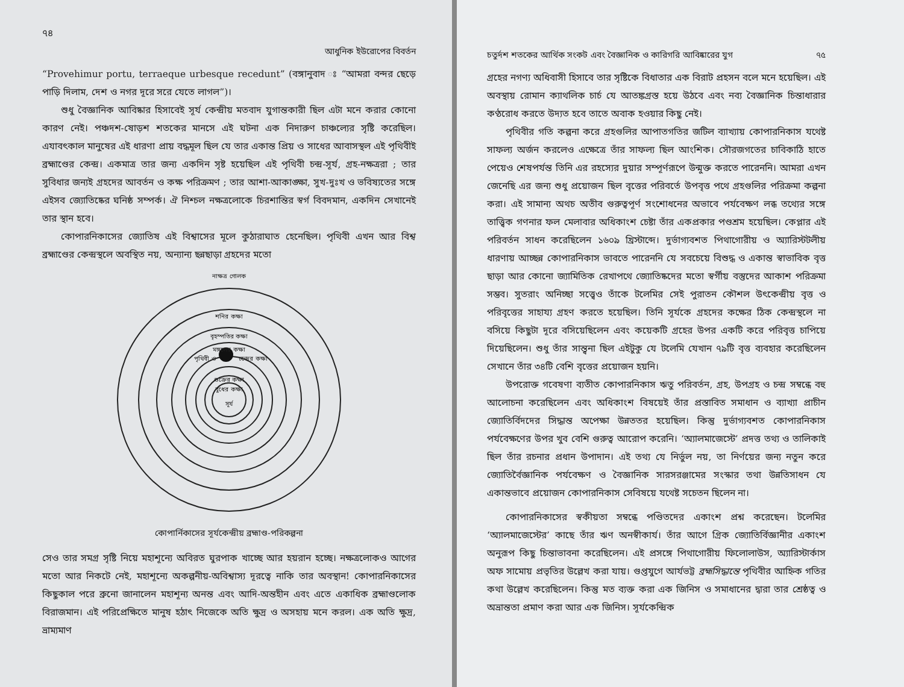৭৪
আধুনিক ইউরোপের বিবর্তন
“Provehimur portu, terraeque urbesque recedunt” (বঙ্গানুবাদ ঃ “আমরা বন্দর ছেড়ে পাড়ি দিলাম, দেশ ও নগর দূরে সরে যেতে লাগল”)।
শুধু বৈজ্ঞানিক আবিষ্কার হিসাবেই সূর্য কেন্দ্রীয় মতবাদ যুগান্তকারী ছিল এটা মনে করার কোনো কারণ নেই। পঞ্চদশ-ষোড়শ শতকের মানসে এই ঘটনা এক নিদারুণ চাঞ্চল্যের সৃষ্টি করেছিল। এযাবৎকাল মানুষের এই ধারণা প্রায় বদ্ধমূল ছিল যে তার একান্ত প্রিয় ও সাধের আবাসস্থল এই পৃথিবীই ব্রহ্মাণ্ডের কেন্দ্র। একমাত্র তার জন্য একদিন সৃষ্ট হয়েছিল এই পৃথিবী চন্দ্র-সূর্য, গ্রহ-নক্ষত্ররা ; তার সুবিধার জন্যই গ্রহদের আবর্তন ও কক্ষ পরিক্রমণ ; তার আশা-আকাঙ্ক্ষা, সুখ-দুঃখ ও ভবিষ্যতের সঙ্গে এইসব জ্যোতিষ্কের ঘনিষ্ঠ সম্পর্ক। ঐ নিশ্চল নক্ষত্রলোকে চিরশান্তির স্বর্গ বিবদমান, একদিন সেখানেই তার স্থান হবে।
কোপারনিকাসের জ্যোতিষ এই বিশ্বাসের মূলে কুঠারাঘাত হেনেছিল। পৃথিবী এখন আর বিশ্ব ব্রহ্মাণ্ডের কেন্দ্রস্থলে অবস্থিত নয়, অন্যান্য ছন্নছাড়া গ্রহদের মতো
নাক্ষত্র গোলক
শনির কক্ষা
বৃহস্পতির কক্ষা
মঙ্গলের কক্ষা
পৃথিবী ও
চন্দ্রের কক্ষা
শুক্রের কক্ষা
বুধের কক্ষা
সূর্য
কোপার্নিকাসের সূর্যকেন্দ্রীয় ব্রহ্মাণ্ড-পরিকল্পনা
সেও তার সমগ্র সৃষ্টি নিয়ে মহাশূন্যে অবিরত ঘুরপাক খাচ্ছে আর হয়রান হচ্ছে। নক্ষত্রলোকও আগের মতো আর নিকটে নেই, মহাশূন্যে অকল্পনীয়-অবিশ্বাস্য দূরত্বে নাকি তার অবস্থান! কোপারনিকাসের কিছুকাল পরে ব্রুনো জানালেন মহাশূন্য অনন্ত এবং আদি-অন্তহীন এবং এতে একাধিক ব্রহ্মাণ্ডলোক বিরাজমান। এই পরিপ্রেক্ষিতে মানুষ হঠাৎ নিজেকে অতি ক্ষুদ্র ও অসহায় মনে করল। এক অতি ক্ষুদ্র, ভ্রাম্যমাণ
চতুর্দশ শতকের আর্থিক সংকট এবং বৈজ্ঞানিক ও কারিগরি আবিষ্কারের যুগ ৭৫
গ্রহের নগণ্য অধিবাসী হিসাবে তার সৃষ্টিকে বিধাতার এক বিরাট প্রহসন বলে মনে হয়েছিল। এই অবস্থায় রোমান ক্যাথলিক চার্চ যে আতঙ্কগ্রস্ত হয়ে উঠবে এবং নব্য বৈজ্ঞানিক চিন্তাধারার কণ্ঠরোধ করতে উদ্যত হবে তাতে অবাক হওয়ার কিছু নেই।
পৃথিবীর গতি কল্পনা করে গ্রহগুলির আপাতগতির জটিল ব্যাখ্যায় কোপারনিকাস যথেষ্ট সাফল্য অর্জন করলেও এক্ষেত্রে তাঁর সাফল্য ছিল আংশিক। সৌরজগতের চাবিকাঠি হাতে পেয়েও শেষপর্যন্ত তিনি এর রহস্যের দুয়ার সম্পূর্ণরূপে উন্মুক্ত করতে পারেননি। আমরা এখন জেনেছি এর জন্য শুধু প্রয়োজন ছিল বৃত্তের পরিবর্তে উপবৃত্ত পথে গ্রহগুলির পরিক্রমা কল্পনা করা। এই সামান্য অথচ অতীব গুরুত্বপূর্ণ সংশোধনের অভাবে পর্যবেক্ষণ লব্ধ তথ্যের সঙ্গে তাত্ত্বিক গণনার ফল মেলাবার অধিকাংশ চেষ্টা তাঁর একপ্রকার পণ্ডশ্রম হয়েছিল। কেপ্লার এই পরিবর্তন সাধন করেছিলেন ১৬০৯ খ্রিস্টাব্দে। দুর্ভাগ্যবশত পিথাগোরীয় ও অ্যারিস্টটলীয় ধারণায় আচ্ছন্ন কোপারনিকাস ভাবতে পারেননি যে সবচেয়ে বিশুদ্ধ ও একান্ত স্বাভাবিক বৃত্ত ছাড়া আর কোনো জ্যামিতিক রেখাপথে জ্যোতিষ্কদের মতো স্বর্গীয় বস্তুদের আকাশ পরিক্রমা সম্ভব। সুতরাং অনিচ্ছা সত্ত্বেও তাঁকে টলেমির সেই পুরাতন কৌশল উৎকেন্দ্রীয় বৃত্ত ও পরিবৃত্তের সাহায্য গ্রহণ করতে হয়েছিল। তিনি সূর্যকে গ্রহদের কক্ষের ঠিক কেন্দ্রস্থলে না বসিয়ে কিছুটা দূরে বসিয়েছিলেন এবং কয়েকটি গ্রহের উপর একটি করে পরিবৃত্ত চাপিয়ে দিয়েছিলেন। শুধু তাঁর সান্ত্বনা ছিল এইটুকু যে টলেমি যেখান ৭৯টি বৃত্ত ব্যবহার করেছিলেন সেখানে তাঁর ৩৪টি বেশি বৃত্তের প্রয়োজন হয়নি।
উপরোক্ত গবেষণা ব্যতীত কোপারনিকাস ঋতু পরিবর্তন, গ্রহ, উপগ্রহ ও চন্দ্র সম্বন্ধে বহু আলোচনা করেছিলেন এবং অধিকাংশ বিষয়েই তাঁর প্রস্তাবিত সমাধান ও ব্যাখ্যা প্রাচীন জ্যোতির্বিদদের সিদ্ধান্ত অপেক্ষা উন্নততর হয়েছিল। কিন্তু দুর্ভাগ্যবশত কোপারনিকাস পর্যবেক্ষণের উপর খুব বেশি গুরুত্ব আরোপ করেনি। ‘অ্যালমাজেস্টে’ প্রদত্ত তথ্য ও তালিকাই ছিল তাঁর রচনার প্রধান উপাদান। এই তথ্য যে নির্ভুল নয়, তা নির্ণয়ের জন্য নতুন করে জ্যোতির্বৈজ্ঞানিক পর্যবেক্ষণ ও বৈজ্ঞানিক সারসরঞ্জামের সংস্কার তথা উন্নতিসাধন যে একান্তভাবে প্রয়োজন কোপারনিকাস সেবিষয়ে যথেষ্ট সচেতন ছিলেন না।
কোপারনিকাসের স্বকীয়তা সম্বন্ধে পণ্ডিতদের একাংশ প্রশ্ন করেছেন। টলেমির ‘অ্যালমাজেস্টের’ কাছে তাঁর ঋণ অনস্বীকার্য। তাঁর আগে গ্রিক জ্যোতির্বিজ্ঞানীর একাংশ অনুরূপ কিছু চিন্তাভাবনা করেছিলেন। এই প্রসঙ্গে পিথাগোরীয় ফিলোলাউস, অ্যারিস্টার্কাস অফ সামোয় প্রভৃতির উল্লেখ করা যায়। গুপ্তযুগে আর্যভট্ট ব্রহ্মসিদ্ধান্তে পৃথিবীর আহ্নিক গতির কথা উল্লেখ করেছিলেন। কিন্তু মত ব্যক্ত করা এক জিনিস ও সমাধানের দ্বারা তার শ্রেষ্ঠত্ব ও অভ্রান্ততা প্রমাণ করা আর এক জিনিস। সূর্যকেন্দ্রিক